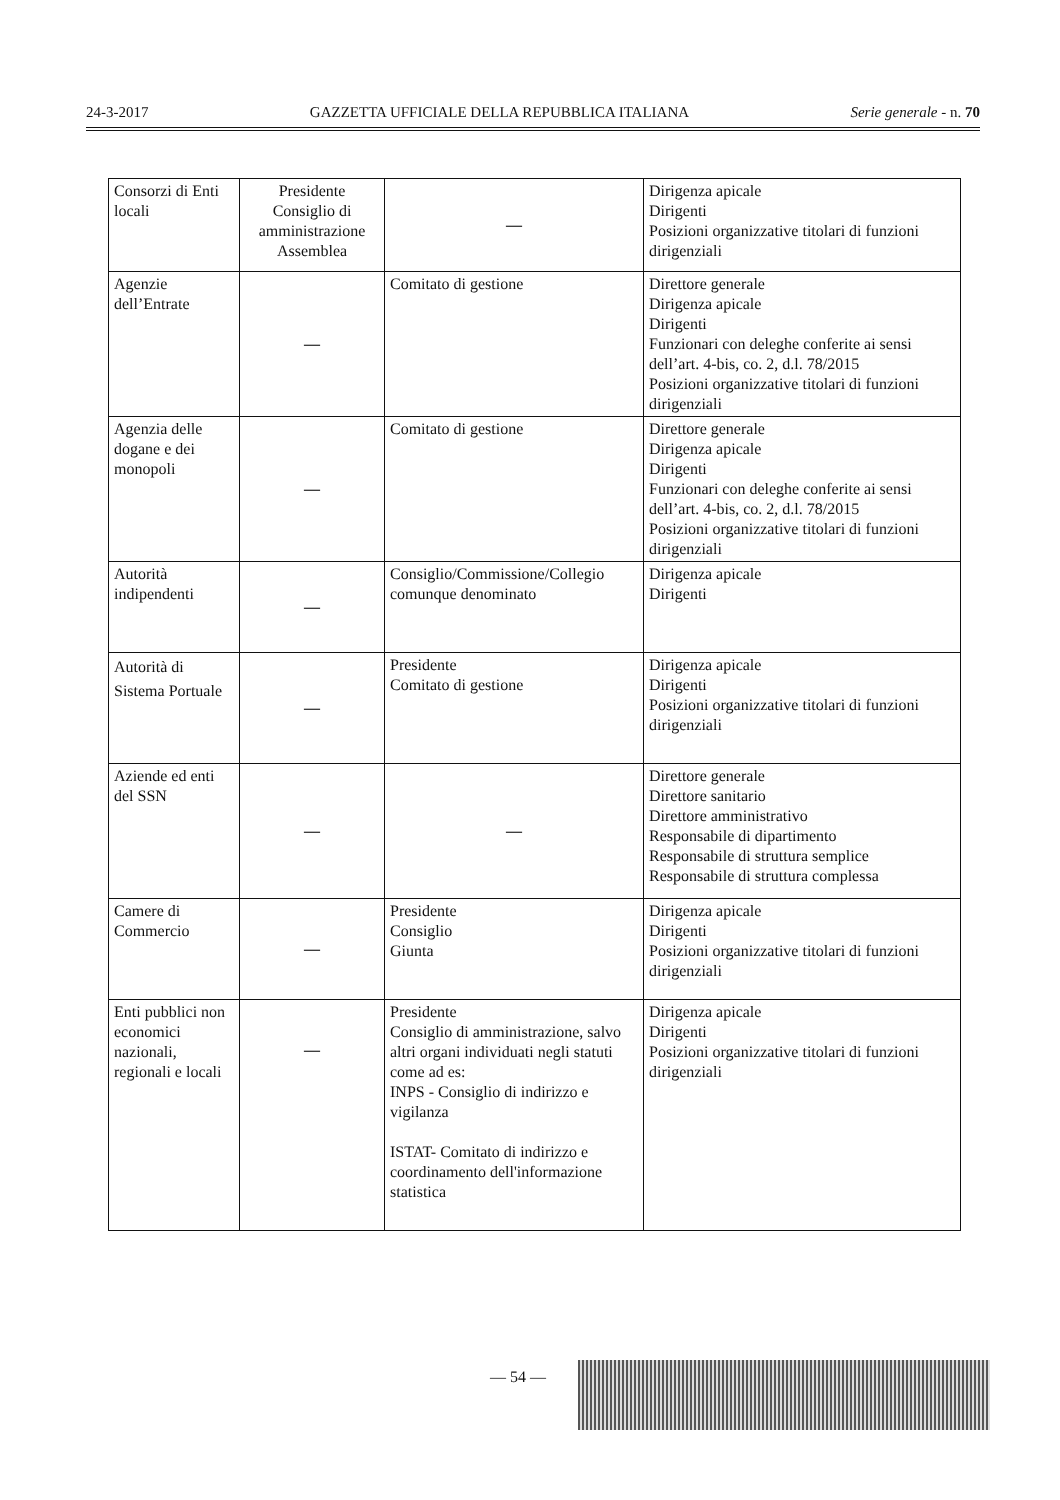24-3-2017 GAZZETTA UFFICIALE DELLA REPUBBLICA ITALIANA Serie generale - n. 70
| Consorzi di Enti locali | Presidente Consiglio di amministrazione Assemblea | — | Dirigenza apicale Dirigenti Posizioni organizzative titolari di funzioni dirigenziali |
| Agenzie dell’Entrate | — | Comitato di gestione | Direttore generale Dirigenza apicale Dirigenti Funzionari con deleghe conferite ai sensi dell’art. 4-bis, co. 2, d.l. 78/2015 Posizioni organizzative titolari di funzioni dirigenziali |
| Agenzia delle dogane e dei monopoli | — | Comitato di gestione | Direttore generale Dirigenza apicale Dirigenti Funzionari con deleghe conferite ai sensi dell’art. 4-bis, co. 2, d.l. 78/2015 Posizioni organizzative titolari di funzioni dirigenziali |
| Autorità indipendenti | — | Consiglio/Commissione/Collegio comunque denominato | Dirigenza apicale Dirigenti |
| Autorità di Sistema Portuale | — | Presidente Comitato di gestione | Dirigenza apicale Dirigenti Posizioni organizzative titolari di funzioni dirigenziali |
| Aziende ed enti del SSN | — | — | Direttore generale Direttore sanitario Direttore amministrativo Responsabile di dipartimento Responsabile di struttura semplice Responsabile di struttura complessa |
| Camere di Commercio | — | Presidente Consiglio Giunta | Dirigenza apicale Dirigenti Posizioni organizzative titolari di funzioni dirigenziali |
| Enti pubblici non economici nazionali, regionali e locali | — | Presidente Consiglio di amministrazione, salvo altri organi individuati negli statuti come ad es: INPS - Consiglio di indirizzo e vigilanza ISTAT- Comitato di indirizzo e coordinamento dell'informazione statistica | Dirigenza apicale Dirigenti Posizioni organizzative titolari di funzioni dirigenziali |
— 54 —